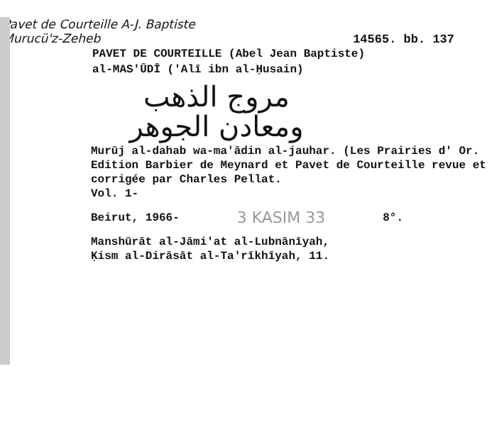Pavet de Courteille A-J. Baptiste
Murucü'z-Zeheb
14565. bb. 137
PAVET DE COURTEILLE (Abel Jean Baptiste)
al-MAS'ŪDĪ ('Alī ibn al-Ḥusain)
مروج الذهب
ومعادن الجوهر
Murūj al-dahab wa-ma'ādin al-jauhar. (Les Prairies d' Or. Edition Barbier de Meynard et Pavet de Courteille revue et corrigée par Charles Pellat.
Vol. 1-
Beirut, 1966- 3 KASIM 33 8°.
Manshūrāt al-Jāmi'at al-Lubnānīyah,
Ḳism al-Dirāsāt al-Ta'rīkhīyah, 11.